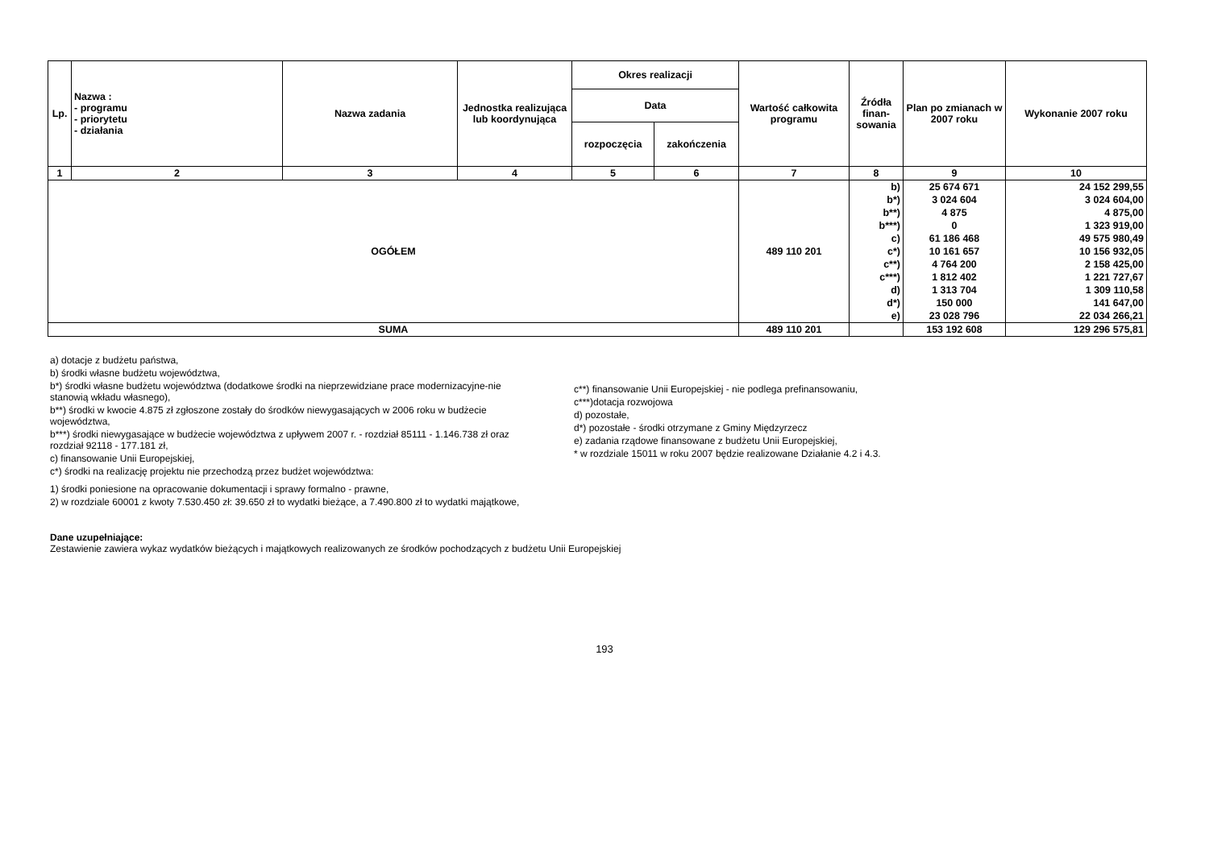| Lp. | Nazwa : - programu - priorytetu - działania | Nazwa zadania | Jednostka realizująca lub koordynująca | Okres realizacji | | Wartość całkowita programu | Źródła finan-sowania | Plan po zmianach w 2007 roku | Wykonanie 2007 roku |
| --- | --- | --- | --- | --- | --- | --- | --- | --- | --- |
| | | | | Data | | | | | |
| | | | | rozpoczęcia | zakończenia | | | | |
| 1 | 2 | 3 | 4 | 5 | 6 | 7 | 8 | 9 | 10 |
| OGÓŁEM | | | | | | 489 110 201 | b) | 25 674 671 | 24 152 299,55 |
| | | | | | | | b*) | 3 024 604 | 3 024 604,00 |
| | | | | | | | b**) | 4 875 | 4 875,00 |
| | | | | | | | b***) | 0 | 1 323 919,00 |
| | | | | | | | c) | 61 186 468 | 49 575 980,49 |
| | | | | | | | c*) | 10 161 657 | 10 156 932,05 |
| | | | | | | | c**) | 4 764 200 | 2 158 425,00 |
| | | | | | | | c***) | 1 812 402 | 1 221 727,67 |
| | | | | | | | d) | 1 313 704 | 1 309 110,58 |
| | | | | | | | d*) | 150 000 | 141 647,00 |
| | | | | | | | e) | 23 028 796 | 22 034 266,21 |
| SUMA | | | | | | 489 110 201 | | 153 192 608 | 129 296 575,81 |
a) dotacje z budżetu państwa,
b) środki własne budżetu województwa,
b*) środki własne budżetu województwa (dodatkowe środki na nieprzewidziane prace modernizacyjne-nie stanowią wkładu własnego),
b**) środki w kwocie 4.875 zł zgłoszone zostały do środków niewygasających w 2006 roku w budżecie województwa,
b***) środki niewygasające w budżecie województwa z upływem 2007 r. - rozdział 85111 - 1.146.738 zł oraz rozdział 92118 - 177.181 zł,
c) finansowanie Unii Europejskiej,
c*) środki na realizację projektu nie przechodzą przez budżet województwa:
c**) finansowanie Unii Europejskiej - nie podlega prefinansowaniu,
c***)dotacja rozwojowa
d) pozostałe,
d*) pozostałe - środki otrzymane z Gminy Międzyrzecz
e) zadania rządowe finansowane z budżetu Unii Europejskiej,
* w rozdziale 15011 w roku 2007 będzie realizowane Działanie 4.2 i 4.3.
1) środki poniesione na opracowanie dokumentacji i sprawy formalno - prawne,
2) w rozdziale 60001 z kwoty 7.530.450 zł: 39.650 zł to wydatki bieżące, a 7.490.800 zł to wydatki majątkowe,
Dane uzupełniające:
Zestawienie zawiera wykaz wydatków bieżących i majątkowych realizowanych ze środków pochodzących z budżetu Unii Europejskiej
193